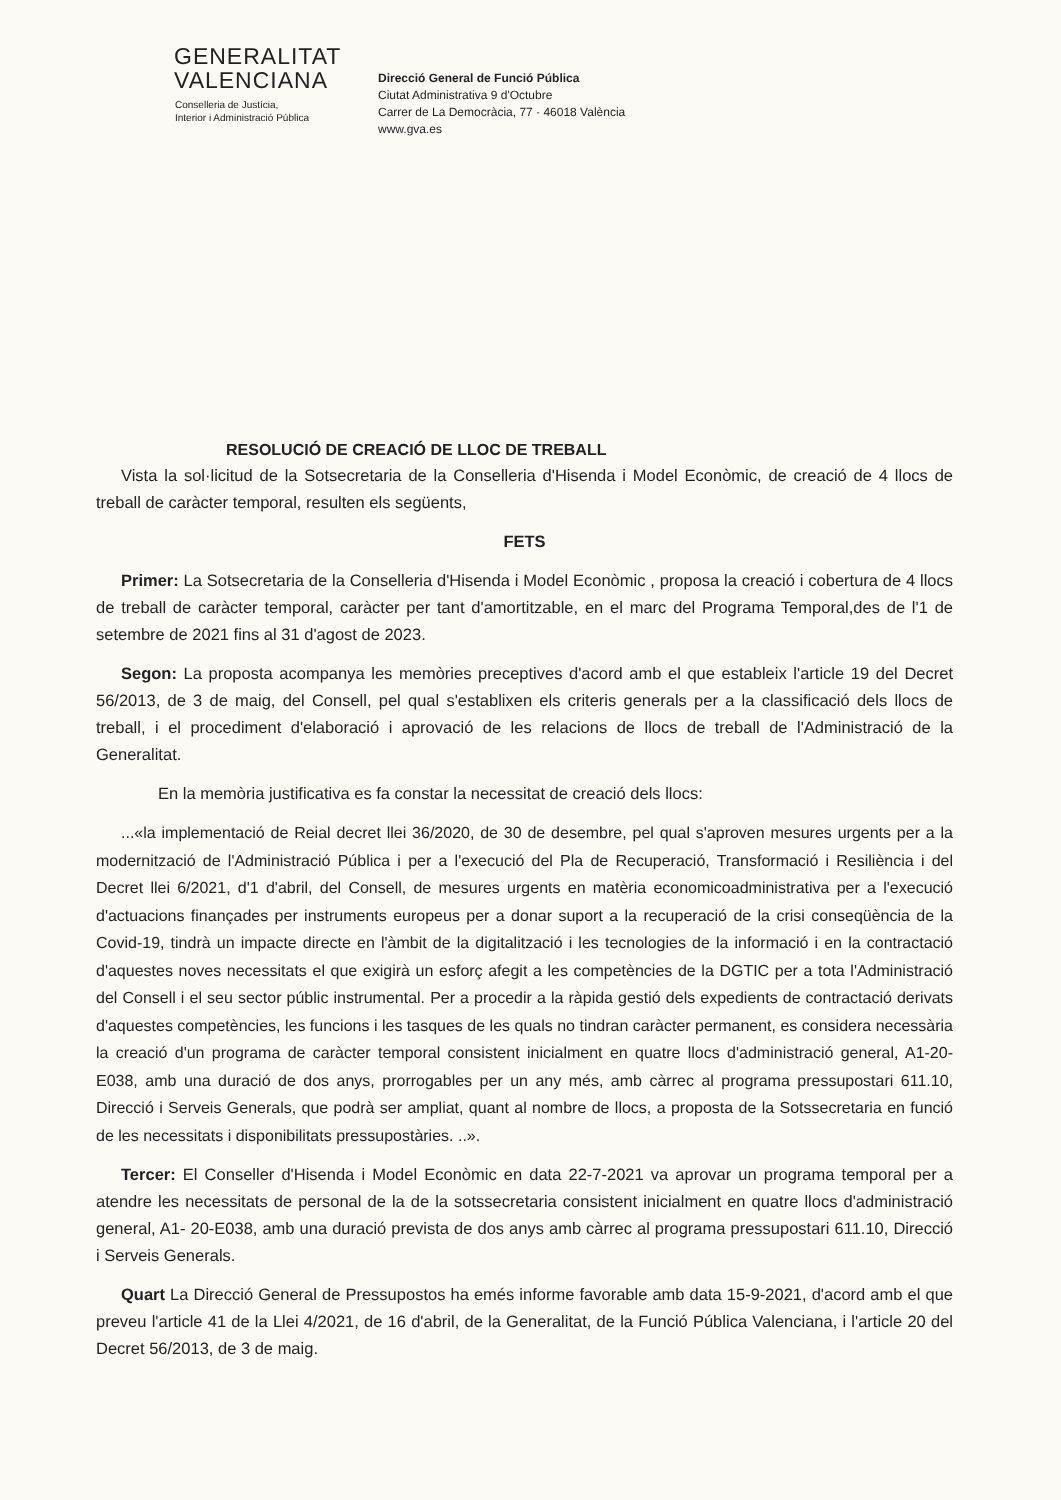GENERALITAT
VALENCIANA
Conselleria de Justícia,
Interior i Administració Pública
Direcció General de Funció Pública
Ciutat Administrativa 9 d'Octubre
Carrer de La Democràcia, 77 · 46018 València
www.gva.es
RESOLUCIÓ DE CREACIÓ DE LLOC DE TREBALL
Vista la sol·licitud de la Sotsecretaria de la Conselleria d'Hisenda i Model Econòmic, de creació de 4 llocs de treball de caràcter temporal, resulten els següents,
FETS
Primer: La Sotsecretaria de la Conselleria d'Hisenda i Model Econòmic , proposa la creació i cobertura de 4 llocs de treball de caràcter temporal, caràcter per tant d'amortitzable, en el marc del Programa Temporal,des de l'1 de setembre de 2021 fins al 31 d'agost de 2023.
Segon: La proposta acompanya les memòries preceptives d'acord amb el que estableix l'article 19 del Decret 56/2013, de 3 de maig, del Consell, pel qual s'establixen els criteris generals per a la classificació dels llocs de treball, i el procediment d'elaboració i aprovació de les relacions de llocs de treball de l'Administració de la Generalitat.
En la memòria justificativa es fa constar la necessitat de creació dels llocs:
...«la implementació de Reial decret llei 36/2020, de 30 de desembre, pel qual s'aproven mesures urgents per a la modernització de l'Administració Pública i per a l'execució del Pla de Recuperació, Transformació i Resiliència i del Decret llei 6/2021, d'1 d'abril, del Consell, de mesures urgents en matèria economicoadministrativa per a l'execució d'actuacions finançades per instruments europeus per a donar suport a la recuperació de la crisi conseqüència de la Covid-19, tindrà un impacte directe en l'àmbit de la digitalització i les tecnologies de la informació i en la contractació d'aquestes noves necessitats el que exigirà un esforç afegit a les competències de la DGTIC per a tota l'Administració del Consell i el seu sector públic instrumental. Per a procedir a la ràpida gestió dels expedients de contractació derivats d'aquestes competències, les funcions i les tasques de les quals no tindran caràcter permanent, es considera necessària la creació d'un programa de caràcter temporal consistent inicialment en quatre llocs d'administració general, A1-20-E038, amb una duració de dos anys, prorrogables per un any més, amb càrrec al programa pressupostari 611.10, Direcció i Serveis Generals, que podrà ser ampliat, quant al nombre de llocs, a proposta de la Sotssecretaria en funció de les necessitats i disponibilitats pressupostàries. ..».
Tercer: El Conseller d'Hisenda i Model Econòmic en data 22-7-2021 va aprovar un programa temporal per a atendre les necessitats de personal de la de la sotssecretaria consistent inicialment en quatre llocs d'administració general, A1- 20-E038, amb una duració prevista de dos anys amb càrrec al programa pressupostari 611.10, Direcció i Serveis Generals.
Quart La Direcció General de Pressupostos ha emés informe favorable amb data 15-9-2021, d'acord amb el que preveu l'article 41 de la Llei 4/2021, de 16 d'abril, de la Generalitat, de la Funció Pública Valenciana, i l'article 20 del Decret 56/2013, de 3 de maig.